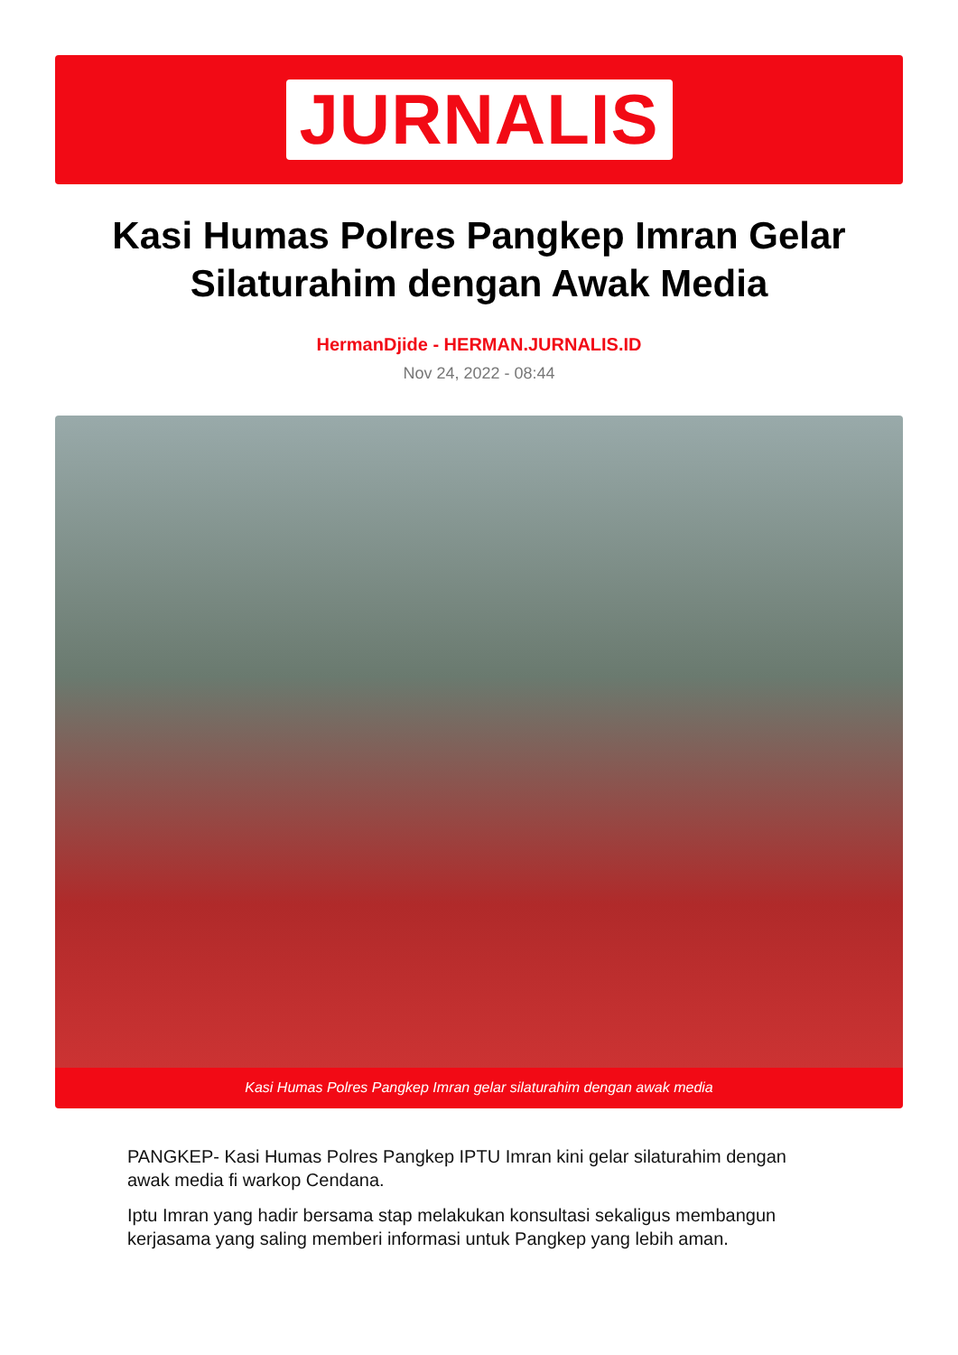JURNALIS
Kasi Humas Polres Pangkep Imran Gelar Silaturahim dengan Awak Media
HermanDjide - HERMAN.JURNALIS.ID
Nov 24, 2022 - 08:44
Kasi Humas Polres Pangkep Imran gelar silaturahim dengan awak media
PANGKEP- Kasi Humas Polres Pangkep IPTU Imran kini gelar silaturahim dengan awak media fi warkop Cendana.
Iptu Imran yang hadir bersama stap melakukan konsultasi sekaligus membangun kerjasama yang saling memberi informasi untuk Pangkep yang lebih aman.